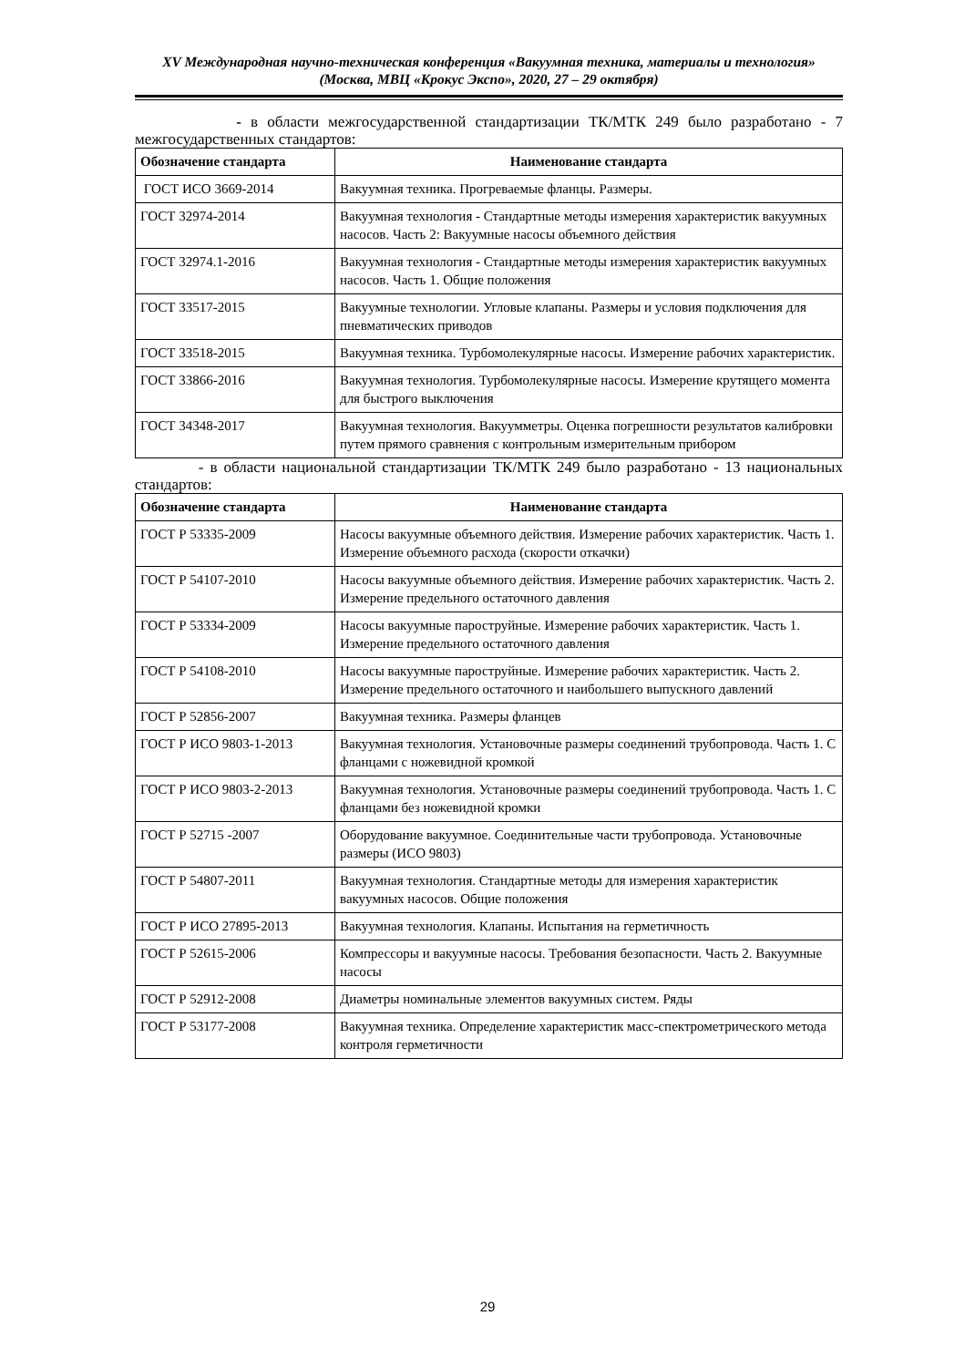XV Международная научно-техническая конференция «Вакуумная техника, материалы и технология»
(Москва, МВЦ «Крокус Экспо», 2020, 27 – 29 октября)
- в области межгосударственной стандартизации ТК/МТК 249 было разработано - 7 межгосударственных стандартов:
| Обозначение стандарта | Наименование стандарта |
| --- | --- |
| ГОСТ ИСО 3669-2014 | Вакуумная техника. Прогреваемые фланцы. Размеры. |
| ГОСТ 32974-2014 | Вакуумная технология - Стандартные методы измерения характеристик вакуумных насосов. Часть 2: Вакуумные насосы объемного действия |
| ГОСТ 32974.1-2016 | Вакуумная технология - Стандартные методы измерения характеристик вакуумных насосов. Часть 1. Общие положения |
| ГОСТ 33517-2015 | Вакуумные технологии. Угловые клапаны. Размеры и условия подключения для пневматических приводов |
| ГОСТ 33518-2015 | Вакуумная техника. Турбомолекулярные насосы. Измерение рабочих характеристик. |
| ГОСТ 33866-2016 | Вакуумная технология. Турбомолекулярные насосы. Измерение крутящего момента для быстрого выключения |
| ГОСТ 34348-2017 | Вакуумная технология. Вакуумметры. Оценка погрешности результатов калибровки путем прямого сравнения с контрольным измерительным прибором |
- в области национальной стандартизации ТК/МТК 249 было разработано - 13 национальных стандартов:
| Обозначение стандарта | Наименование стандарта |
| --- | --- |
| ГОСТ Р 53335-2009 | Насосы вакуумные объемного действия. Измерение рабочих характеристик. Часть 1. Измерение объемного расхода (скорости откачки) |
| ГОСТ Р 54107-2010 | Насосы вакуумные объемного действия. Измерение рабочих характеристик. Часть 2. Измерение предельного остаточного давления |
| ГОСТ Р 53334-2009 | Насосы вакуумные пароструйные. Измерение рабочих характеристик. Часть 1. Измерение предельного остаточного давления |
| ГОСТ Р 54108-2010 | Насосы вакуумные пароструйные. Измерение рабочих характеристик. Часть 2. Измерение предельного остаточного и наибольшего выпускного давлений |
| ГОСТ Р 52856-2007 | Вакуумная техника. Размеры фланцев |
| ГОСТ Р ИСО 9803-1-2013 | Вакуумная технология. Установочные размеры соединений трубопровода. Часть 1. С фланцами с ножевидной кромкой |
| ГОСТ Р ИСО 9803-2-2013 | Вакуумная технология. Установочные размеры соединений трубопровода. Часть 1. С фланцами без ножевидной кромки |
| ГОСТ Р 52715 -2007 | Оборудование вакуумное. Соединительные части трубопровода. Установочные размеры (ИСО 9803) |
| ГОСТ Р 54807-2011 | Вакуумная технология. Стандартные методы для измерения характеристик вакуумных насосов. Общие положения |
| ГОСТ Р ИСО 27895-2013 | Вакуумная технология. Клапаны. Испытания на герметичность |
| ГОСТ Р 52615-2006 | Компрессоры и вакуумные насосы. Требования безопасности. Часть 2. Вакуумные насосы |
| ГОСТ Р 52912-2008 | Диаметры номинальные элементов вакуумных систем. Ряды |
| ГОСТ Р 53177-2008 | Вакуумная техника. Определение характеристик масс-спектрометрического метода контроля герметичности |
29